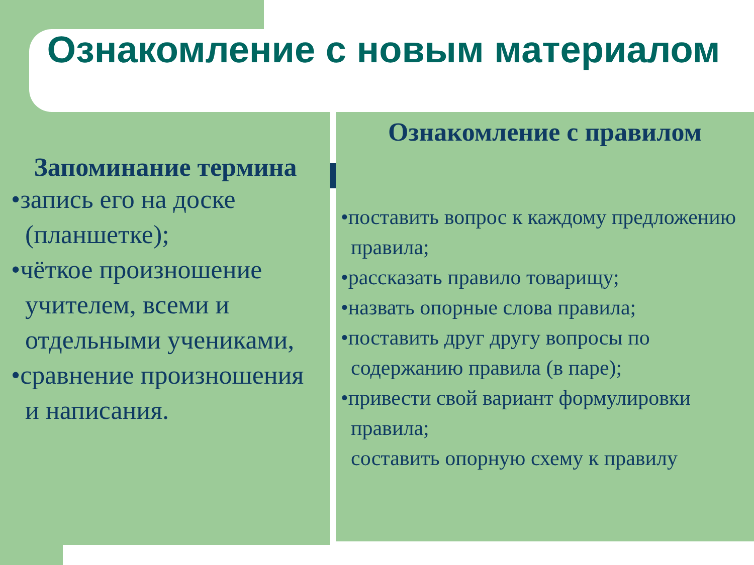Ознакомление с новым материалом
Запоминание термина
•запись его на доске (планшетке);
•чёткое произношение учителем, всеми и отдельными учениками,
•сравнение произношения и написания.
Ознакомление с правилом
•поставить вопрос к каждому предложению правила;
•рассказать правило товарищу;
•назвать опорные слова правила;
•поставить друг другу вопросы по содержанию правила (в паре);
•привести свой вариант формулировки правила;
составить опорную схему к правилу